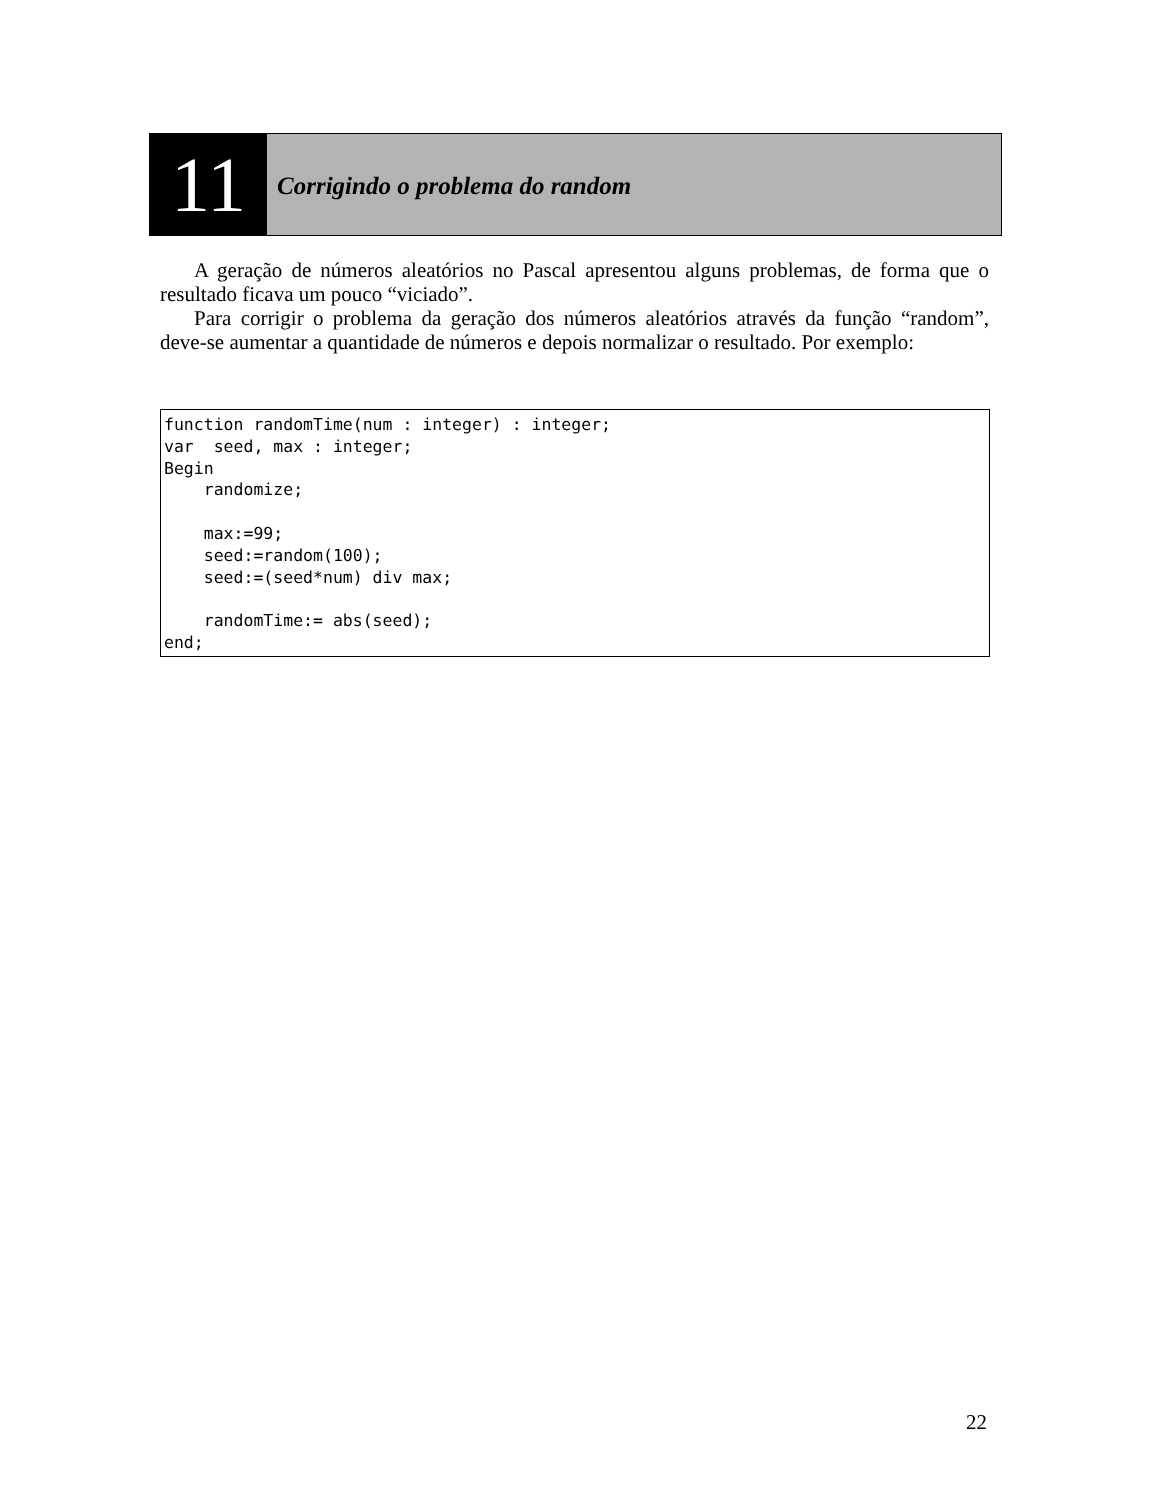11
Corrigindo o problema do random
A geração de números aleatórios no Pascal apresentou alguns problemas, de forma que o resultado ficava um pouco “viciado”.
Para corrigir o problema da geração dos números aleatórios através da função “random”, deve-se aumentar a quantidade de números e depois normalizar o resultado. Por exemplo:
function randomTime(num : integer) : integer;
var  seed, max : integer;
Begin
    randomize;

    max:=99;
    seed:=random(100);
    seed:=(seed*num) div max;

    randomTime:= abs(seed);
end;
22